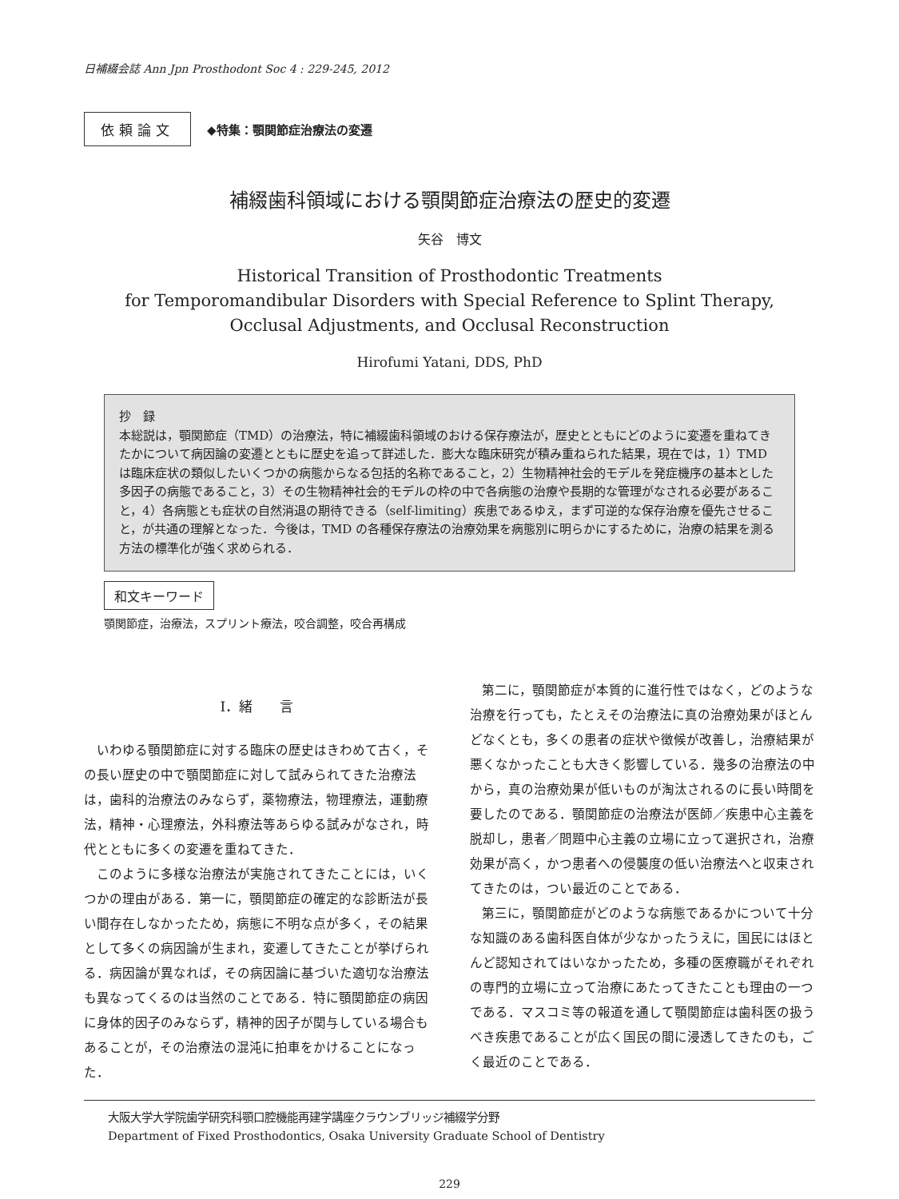日補綴会誌 Ann Jpn Prosthodont Soc 4 : 229-245, 2012
依頼論文 ◆特集：顎関節症治療法の変遷
補綴歯科領域における顎関節症治療法の歴史的変遷
矢谷　博文
Historical Transition of Prosthodontic Treatments
for Temporomandibular Disorders with Special Reference to Splint Therapy,
Occlusal Adjustments, and Occlusal Reconstruction
Hirofumi Yatani, DDS, PhD
抄　録
本総説は，顎関節症（TMD）の治療法，特に補綴歯科領域のおける保存療法が，歴史とともにどのように変遷を重ねてきたかについて病因論の変遷とともに歴史を追って詳述した．膨大な臨床研究が積み重ねられた結果，現在では，1）TMD は臨床症状の類似したいくつかの病態からなる包括的名称であること，2）生物精神社会的モデルを発症機序の基本とした多因子の病態であること，3）その生物精神社会的モデルの枠の中で各病態の治療や長期的な管理がなされる必要があること，4）各病態とも症状の自然消退の期待できる（self-limiting）疾患であるゆえ，まず可逆的な保存治療を優先させること，が共通の理解となった．今後は，TMD の各種保存療法の治療効果を病態別に明らかにするために，治療の結果を測る方法の標準化が強く求められる．
和文キーワード
顎関節症，治療法，スプリント療法，咬合調整，咬合再構成
I．緒　　言
いわゆる顎関節症に対する臨床の歴史はきわめて古く，その長い歴史の中で顎関節症に対して試みられてきた治療法は，歯科的治療法のみならず，薬物療法，物理療法，運動療法，精神・心理療法，外科療法等あらゆる試みがなされ，時代とともに多くの変遷を重ねてきた．
このように多様な治療法が実施されてきたことには，いくつかの理由がある．第一に，顎関節症の確定的な診断法が長い間存在しなかったため，病態に不明な点が多く，その結果として多くの病因論が生まれ，変遷してきたことが挙げられる．病因論が異なれば，その病因論に基づいた適切な治療法も異なってくるのは当然のことである．特に顎関節症の病因に身体的因子のみならず，精神的因子が関与している場合もあることが，その治療法の混沌に拍車をかけることになった．
第二に，顎関節症が本質的に進行性ではなく，どのような治療を行っても，たとえその治療法に真の治療効果がほとんどなくとも，多くの患者の症状や徴候が改善し，治療結果が悪くなかったことも大きく影響している．幾多の治療法の中から，真の治療効果が低いものが淘汰されるのに長い時間を要したのである．顎関節症の治療法が医師／疾患中心主義を脱却し，患者／問題中心主義の立場に立って選択され，治療効果が高く，かつ患者への侵襲度の低い治療法へと収束されてきたのは，つい最近のことである．
第三に，顎関節症がどのような病態であるかについて十分な知識のある歯科医自体が少なかったうえに，国民にはほとんど認知されてはいなかったため，多種の医療職がそれぞれの専門的立場に立って治療にあたってきたことも理由の一つである．マスコミ等の報道を通して顎関節症は歯科医の扱うべき疾患であることが広く国民の間に浸透してきたのも，ごく最近のことである．
大阪大学大学院歯学研究科顎口腔機能再建学講座クラウンブリッジ補綴学分野
Department of Fixed Prosthodontics, Osaka University Graduate School of Dentistry
229